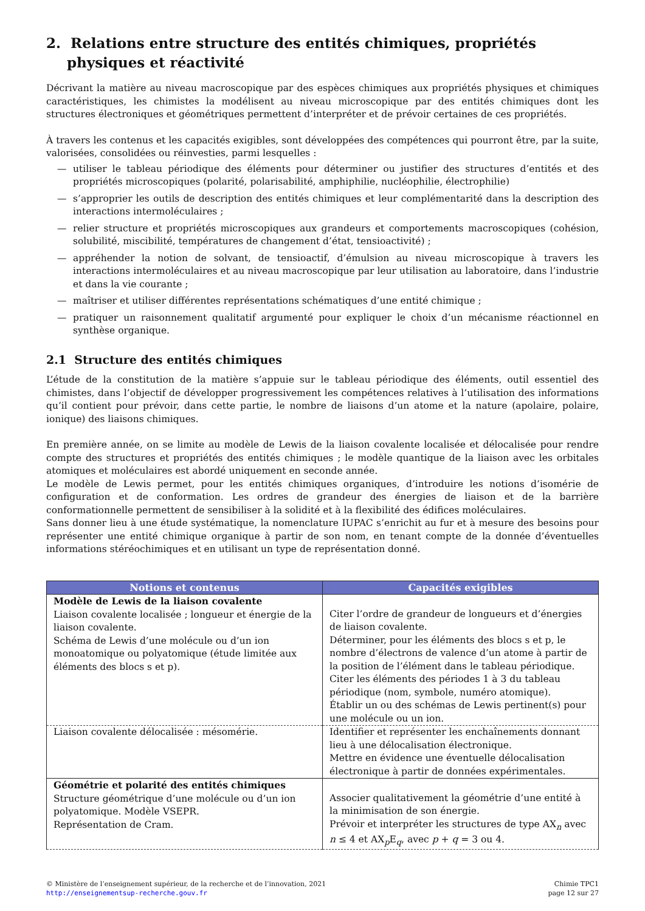2. Relations entre structure des entités chimiques, propriétés physiques et réactivité
Décrivant la matière au niveau macroscopique par des espèces chimiques aux propriétés physiques et chimiques caractéristiques, les chimistes la modélisent au niveau microscopique par des entités chimiques dont les structures électroniques et géométriques permettent d’interpréter et de prévoir certaines de ces propriétés.
À travers les contenus et les capacités exigibles, sont développées des compétences qui pourront être, par la suite, valorisées, consolidées ou réinvesties, parmi lesquelles :
— utiliser le tableau périodique des éléments pour déterminer ou justifier des structures d’entités et des propriétés microscopiques (polarité, polarisabilité, amphiphilie, nucléophilie, électrophilie)
— s’approprier les outils de description des entités chimiques et leur complémentarité dans la description des interactions intermoléculaires ;
— relier structure et propriétés microscopiques aux grandeurs et comportements macroscopiques (cohésion, solubilité, miscibilité, températures de changement d’état, tensioactivité) ;
— appréhender la notion de solvant, de tensioactif, d’émulsion au niveau microscopique à travers les interactions intermoléculaires et au niveau macroscopique par leur utilisation au laboratoire, dans l’industrie et dans la vie courante ;
— maîtriser et utiliser différentes représentations schématiques d’une entité chimique ;
— pratiquer un raisonnement qualitatif argumenté pour expliquer le choix d’un mécanisme réactionnel en synthèse organique.
2.1 Structure des entités chimiques
L’étude de la constitution de la matière s’appuie sur le tableau périodique des éléments, outil essentiel des chimistes, dans l’objectif de développer progressivement les compétences relatives à l’utilisation des informations qu’il contient pour prévoir, dans cette partie, le nombre de liaisons d’un atome et la nature (apolaire, polaire, ionique) des liaisons chimiques.
En première année, on se limite au modèle de Lewis de la liaison covalente localisée et délocalisée pour rendre compte des structures et propriétés des entités chimiques ; le modèle quantique de la liaison avec les orbitales atomiques et moléculaires est abordé uniquement en seconde année.
Le modèle de Lewis permet, pour les entités chimiques organiques, d’introduire les notions d’isomérie de configuration et de conformation. Les ordres de grandeur des énergies de liaison et de la barrière conformationnelle permettent de sensibiliser à la solidité et à la flexibilité des édifices moléculaires.
Sans donner lieu à une étude systématique, la nomenclature IUPAC s’enrichit au fur et à mesure des besoins pour représenter une entité chimique organique à partir de son nom, en tenant compte de la donnée d’éventuelles informations stéréochimiques et en utilisant un type de représentation donné.
| Notions et contenus | Capacités exigibles |
| --- | --- |
| Modèle de Lewis de la liaison covalente Liaison covalente localisée ; longueur et énergie de la liaison covalente. Schéma de Lewis d’une molécule ou d’un ion monoatomique ou polyatomique (étude limitée aux éléments des blocs s et p). | Citer l’ordre de grandeur de longueurs et d’énergies de liaison covalente. Déterminer, pour les éléments des blocs s et p, le nombre d’électrons de valence d’un atome à partir de la position de l’élément dans le tableau périodique. Citer les éléments des périodes 1 à 3 du tableau périodique (nom, symbole, numéro atomique). Établir un ou des schémas de Lewis pertinent(s) pour une molécule ou un ion. |
| Liaison covalente délocalisée : mésomérie. | Identifier et représenter les enchaînements donnant lieu à une délocalisation électronique. Mettre en évidence une éventuelle délocalisation électronique à partir de données expérimentales. |
| Géométrie et polarité des entités chimiques Structure géométrique d’une molécule ou d’un ion polyatomique. Modèle VSEPR. Représentation de Cram. | Associer qualitativement la géométrie d’une entité à la minimisation de son énergie. Prévoir et interpréter les structures de type AX<sub>n</sub> avec n ≤ 4 et AX<sub>p</sub>E<sub>q</sub>, avec p + q = 3 ou 4. |
© Ministère de l’enseignement supérieur, de la recherche et de l’innovation, 2021
http://enseignementsup-recherche.gouv.fr
Chimie TPC1
page 12 sur 27